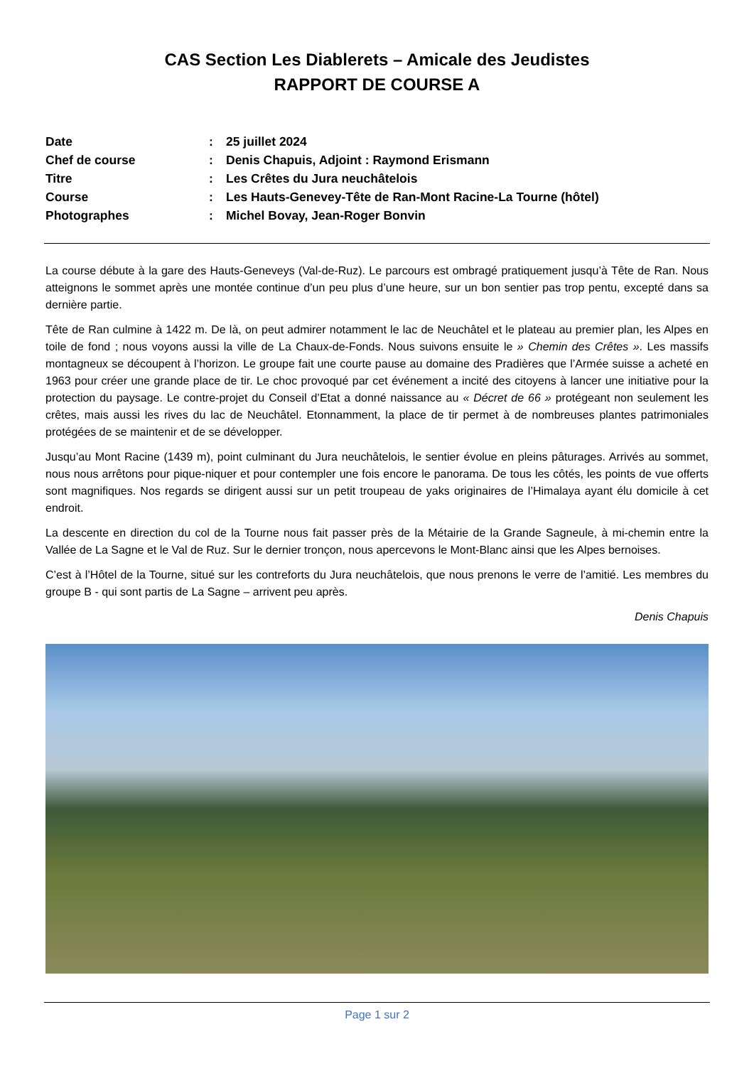CAS Section Les Diablerets – Amicale des Jeudistes
RAPPORT DE COURSE A
| Date | : | 25 juillet 2024 |
| Chef de course | : | Denis Chapuis, Adjoint : Raymond Erismann |
| Titre | : | Les Crêtes du Jura neuchâtelois |
| Course | : | Les Hauts-Genevey-Tête de Ran-Mont Racine-La Tourne (hôtel) |
| Photographes | : | Michel Bovay, Jean-Roger Bonvin |
La course débute à la gare des Hauts-Geneveys (Val-de-Ruz). Le parcours est ombragé pratiquement jusqu’à Tête de Ran. Nous atteignons le sommet après une montée continue d’un peu plus d’une heure, sur un bon sentier pas trop pentu, excepté dans sa dernière partie.
Tête de Ran culmine à 1422 m. De là, on peut admirer notamment le lac de Neuchâtel et le plateau au premier plan, les Alpes en toile de fond ; nous voyons aussi la ville de La Chaux-de-Fonds. Nous suivons ensuite le » Chemin des Crêtes ». Les massifs montagneux se découpent à l’horizon. Le groupe fait une courte pause au domaine des Pradières que l’Armée suisse a acheté en 1963 pour créer une grande place de tir. Le choc provoqué par cet événement a incité des citoyens à lancer une initiative pour la protection du paysage. Le contre-projet du Conseil d’Etat a donné naissance au « Décret de 66 » protégeant non seulement les crêtes, mais aussi les rives du lac de Neuchâtel. Etonnamment, la place de tir permet à de nombreuses plantes patrimoniales protégées de se maintenir et de se développer.
Jusqu’au Mont Racine (1439 m), point culminant du Jura neuchâtelois, le sentier évolue en pleins pâturages. Arrivés au sommet, nous nous arrêtons pour pique-niquer et pour contempler une fois encore le panorama. De tous les côtés, les points de vue offerts sont magnifiques. Nos regards se dirigent aussi sur un petit troupeau de yaks originaires de l’Himalaya ayant élu domicile à cet endroit.
La descente en direction du col de la Tourne nous fait passer près de la Métairie de la Grande Sagneule, à mi-chemin entre la Vallée de La Sagne et le Val de Ruz. Sur le dernier tronçon, nous apercevons le Mont-Blanc ainsi que les Alpes bernoises.
C’est à l’Hôtel de la Tourne, situé sur les contreforts du Jura neuchâtelois, que nous prenons le verre de l’amitié. Les membres du groupe B - qui sont partis de La Sagne – arrivent peu après.
Denis Chapuis
Page 1 sur 2